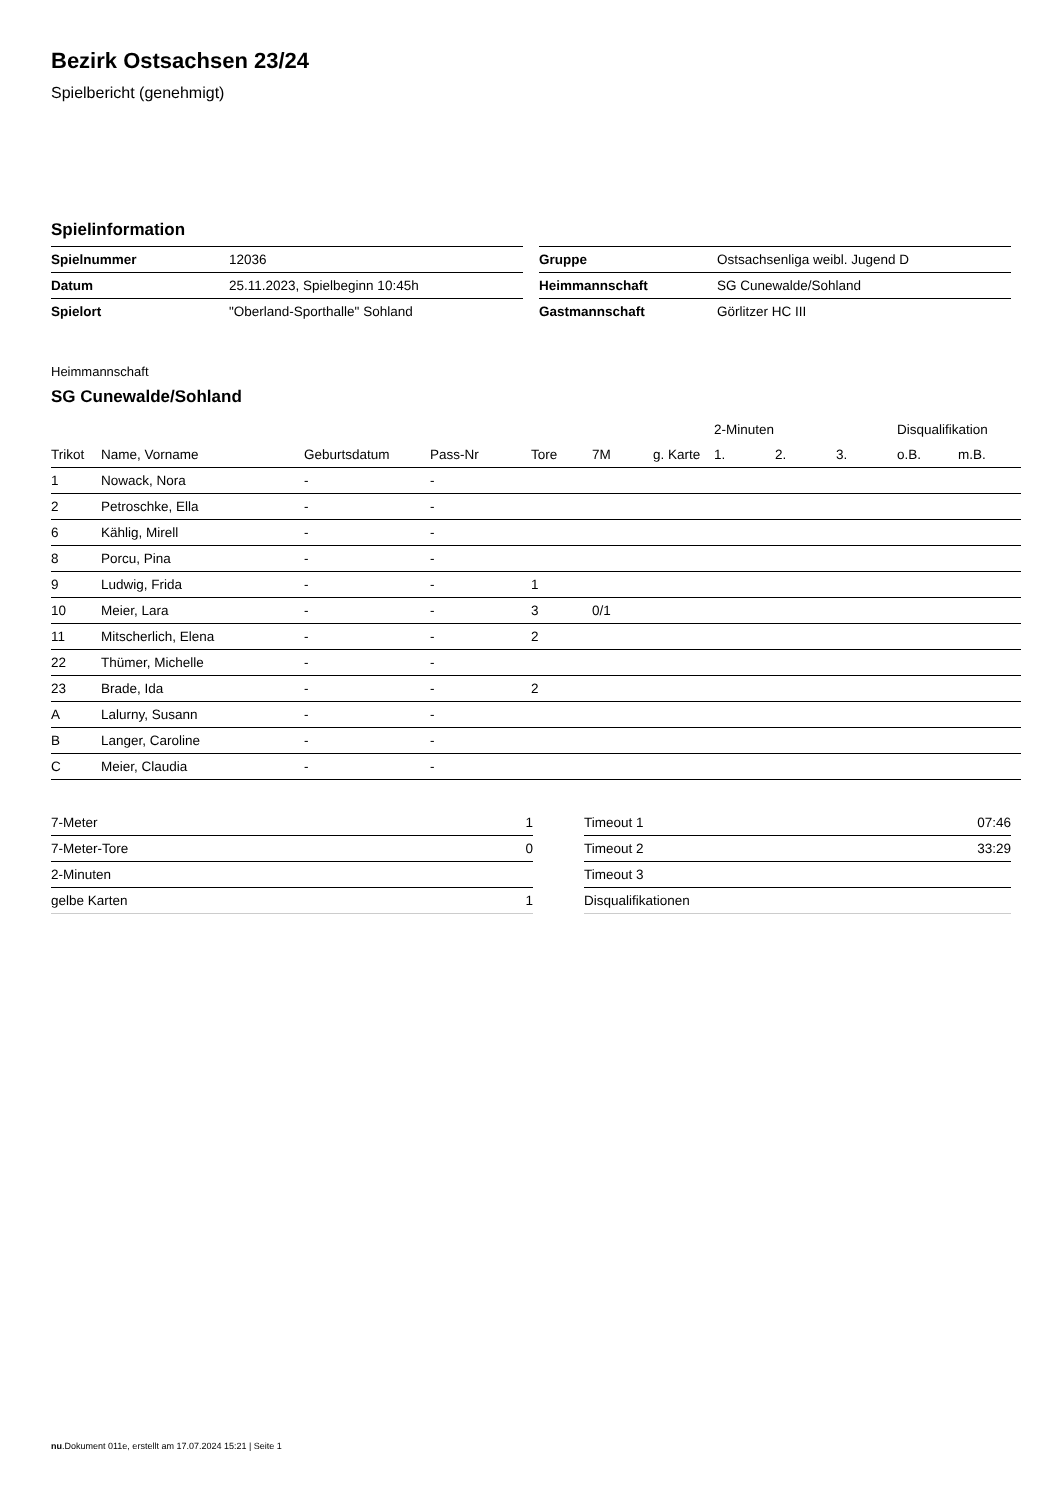Bezirk Ostsachsen 23/24
Spielbericht (genehmigt)
Spielinformation
| Spielnummer | 12036 |
| Datum | 25.11.2023, Spielbeginn 10:45h |
| Spielort | "Oberland-Sporthalle" Sohland |
| Gruppe | Ostsachsenliga weibl. Jugend D |
| Heimmannschaft | SG Cunewalde/Sohland |
| Gastmannschaft | Görlitzer HC III |
Heimmannschaft
SG Cunewalde/Sohland
| | | | | | | | 2-Minuten | | | Disqualifikation | |
| --- | --- | --- | --- | --- | --- | --- | --- | --- | --- | --- | --- |
| Trikot | Name, Vorname | Geburtsdatum | Pass-Nr | Tore | 7M | g. Karte | 1. | 2. | 3. | o.B. | m.B. |
| 1 | Nowack, Nora | - | - | | | | | | | | |
| 2 | Petroschke, Ella | - | - | | | | | | | | |
| 6 | Kählig, Mirell | - | - | | | | | | | | |
| 8 | Porcu, Pina | - | - | | | | | | | | |
| 9 | Ludwig, Frida | - | - | 1 | | | | | | | |
| 10 | Meier, Lara | - | - | 3 | 0/1 | | | | | | |
| 11 | Mitscherlich, Elena | - | - | 2 | | | | | | | |
| 22 | Thümer, Michelle | - | - | | | | | | | | |
| 23 | Brade, Ida | - | - | 2 | | | | | | | |
| A | Lalurny, Susann | - | - | | | | | | | | |
| B | Langer, Caroline | - | - | | | | | | | | |
| C | Meier, Claudia | - | - | | | | | | | | |
| 7-Meter | 1 |
| 7-Meter-Tore | 0 |
| 2-Minuten | |
| gelbe Karten | 1 |
| Timeout 1 | 07:46 |
| Timeout 2 | 33:29 |
| Timeout 3 | |
| Disqualifikationen | |
nu.Dokument 011e, erstellt am 17.07.2024 15:21 | Seite 1